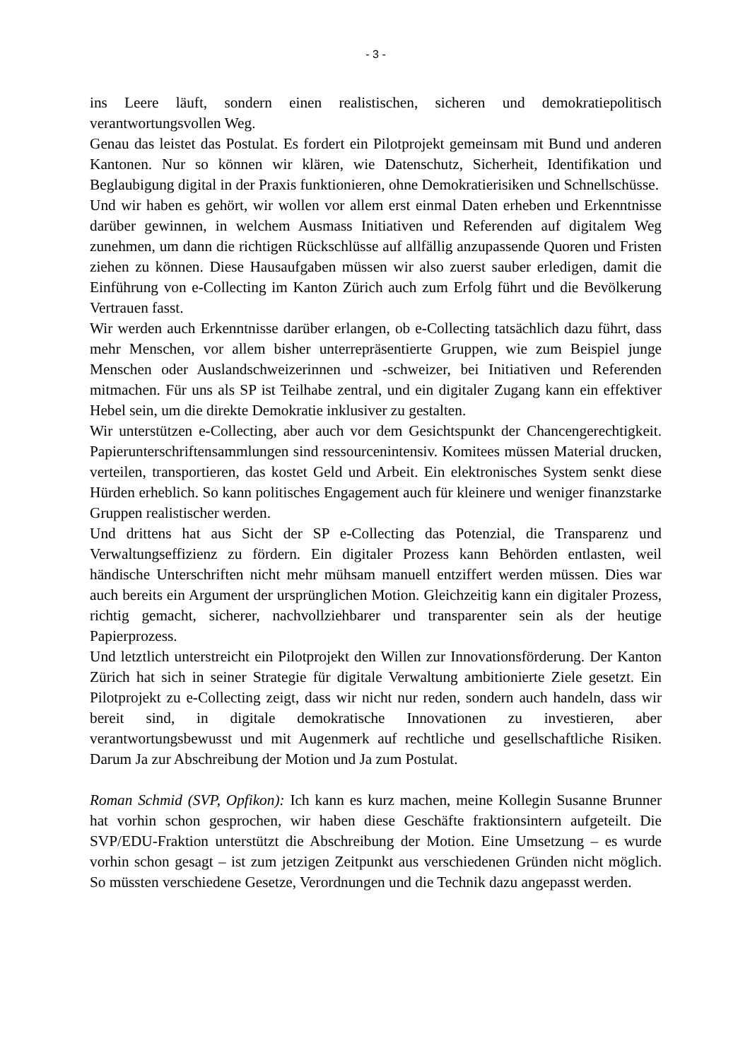- 3 -
ins Leere läuft, sondern einen realistischen, sicheren und demokratiepolitisch verantwortungsvollen Weg.
Genau das leistet das Postulat. Es fordert ein Pilotprojekt gemeinsam mit Bund und anderen Kantonen. Nur so können wir klären, wie Datenschutz, Sicherheit, Identifikation und Beglaubigung digital in der Praxis funktionieren, ohne Demokratierisiken und Schnellschüsse.
Und wir haben es gehört, wir wollen vor allem erst einmal Daten erheben und Erkenntnisse darüber gewinnen, in welchem Ausmass Initiativen und Referenden auf digitalem Weg zunehmen, um dann die richtigen Rückschlüsse auf allfällig anzupassende Quoren und Fristen ziehen zu können. Diese Hausaufgaben müssen wir also zuerst sauber erledigen, damit die Einführung von e-Collecting im Kanton Zürich auch zum Erfolg führt und die Bevölkerung Vertrauen fasst.
Wir werden auch Erkenntnisse darüber erlangen, ob e-Collecting tatsächlich dazu führt, dass mehr Menschen, vor allem bisher unterrepräsentierte Gruppen, wie zum Beispiel junge Menschen oder Auslandschweizerinnen und -schweizer, bei Initiativen und Referenden mitmachen. Für uns als SP ist Teilhabe zentral, und ein digitaler Zugang kann ein effektiver Hebel sein, um die direkte Demokratie inklusiver zu gestalten.
Wir unterstützen e-Collecting, aber auch vor dem Gesichtspunkt der Chancengerechtigkeit. Papierunterschriftensammlungen sind ressourcenintensiv. Komitees müssen Material drucken, verteilen, transportieren, das kostet Geld und Arbeit. Ein elektronisches System senkt diese Hürden erheblich. So kann politisches Engagement auch für kleinere und weniger finanzstarke Gruppen realistischer werden.
Und drittens hat aus Sicht der SP e-Collecting das Potenzial, die Transparenz und Verwaltungseffizienz zu fördern. Ein digitaler Prozess kann Behörden entlasten, weil händische Unterschriften nicht mehr mühsam manuell entziffert werden müssen. Dies war auch bereits ein Argument der ursprünglichen Motion. Gleichzeitig kann ein digitaler Prozess, richtig gemacht, sicherer, nachvollziehbarer und transparenter sein als der heutige Papierprozess.
Und letztlich unterstreicht ein Pilotprojekt den Willen zur Innovationsförderung. Der Kanton Zürich hat sich in seiner Strategie für digitale Verwaltung ambitionierte Ziele gesetzt. Ein Pilotprojekt zu e-Collecting zeigt, dass wir nicht nur reden, sondern auch handeln, dass wir bereit sind, in digitale demokratische Innovationen zu investieren, aber verantwortungsbewusst und mit Augenmerk auf rechtliche und gesellschaftliche Risiken. Darum Ja zur Abschreibung der Motion und Ja zum Postulat.
Roman Schmid (SVP, Opfikon): Ich kann es kurz machen, meine Kollegin Susanne Brunner hat vorhin schon gesprochen, wir haben diese Geschäfte fraktionsintern aufgeteilt. Die SVP/EDU-Fraktion unterstützt die Abschreibung der Motion. Eine Umsetzung – es wurde vorhin schon gesagt – ist zum jetzigen Zeitpunkt aus verschiedenen Gründen nicht möglich. So müssten verschiedene Gesetze, Verordnungen und die Technik dazu angepasst werden.